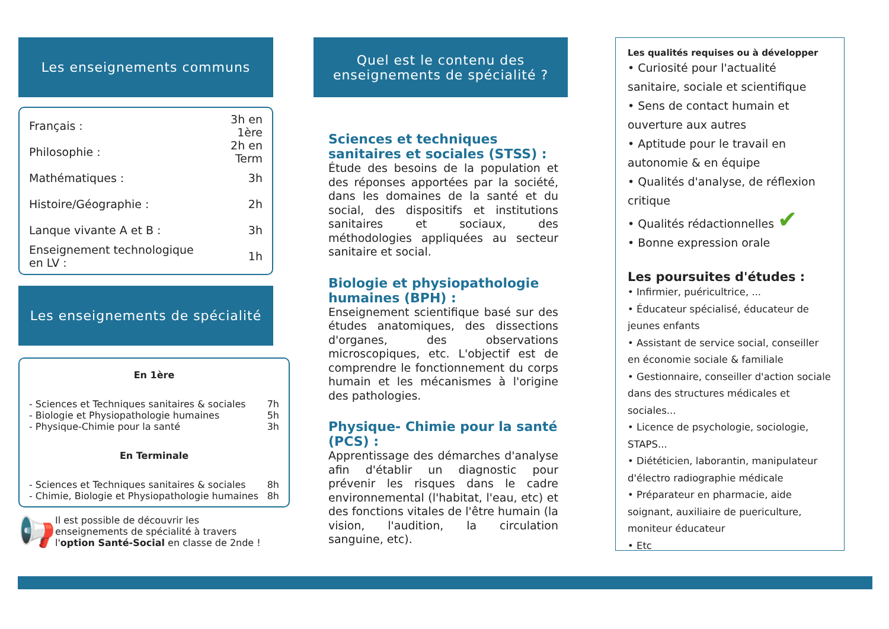Les enseignements communs
| Français : | 3h en 1ère |
| Philosophie : | 2h en Term |
| Mathématiques : | 3h |
| Histoire/Géographie : | 2h |
| Lanque vivante A et B : | 3h |
| Enseignement technologique en LV : | 1h |
Les enseignements de spécialité
En 1ère
| - Sciences et Techniques sanitaires & sociales | 7h |
| - Biologie et Physiopathologie humaines | 5h |
| - Physique-Chimie pour la santé | 3h |
En Terminale
| - Sciences et Techniques sanitaires & sociales | 8h |
| - Chimie, Biologie et Physiopathologie humaines | 8h |
📢
Il est possible de découvrir les enseignements de spécialité à travers l'option Santé-Social en classe de 2nde !
Quel est le contenu des enseignements de spécialité ?
Sciences et techniques sanitaires et sociales (STSS) :
Étude des besoins de la population et des réponses apportées par la société, dans les domaines de la santé et du social, des dispositifs et institutions sanitaires et sociaux, des méthodologies appliquées au secteur sanitaire et social.
Biologie et physiopathologie humaines (BPH) :
Enseignement scientifique basé sur des études anatomiques, des dissections d'organes, des observations microscopiques, etc. L'objectif est de comprendre le fonctionnement du corps humain et les mécanismes à l'origine des pathologies.
Physique- Chimie pour la santé (PCS) :
Apprentissage des démarches d'analyse afin d'établir un diagnostic pour prévenir les risques dans le cadre environnemental (l'habitat, l'eau, etc) et des fonctions vitales de l'être humain (la vision, l'audition, la circulation sanguine, etc).
Les qualités requises ou à développer
• Curiosité pour l'actualité sanitaire, sociale et scientifique
• Sens de contact humain et ouverture aux autres
• Aptitude pour le travail en autonomie & en équipe
• Qualités d'analyse, de réflexion critique
• Qualités rédactionnelles ✔
• Bonne expression orale
Les poursuites d'études :
• Infirmier, puéricultrice, ...
• Éducateur spécialisé, éducateur de jeunes enfants
• Assistant de service social, conseiller en économie sociale & familiale
• Gestionnaire, conseiller d'action sociale dans des structures médicales et sociales...
• Licence de psychologie, sociologie, STAPS...
• Diététicien, laborantin, manipulateur d'électro radiographie médicale
• Préparateur en pharmacie, aide soignant, auxiliaire de puericulture, moniteur éducateur
• Etc